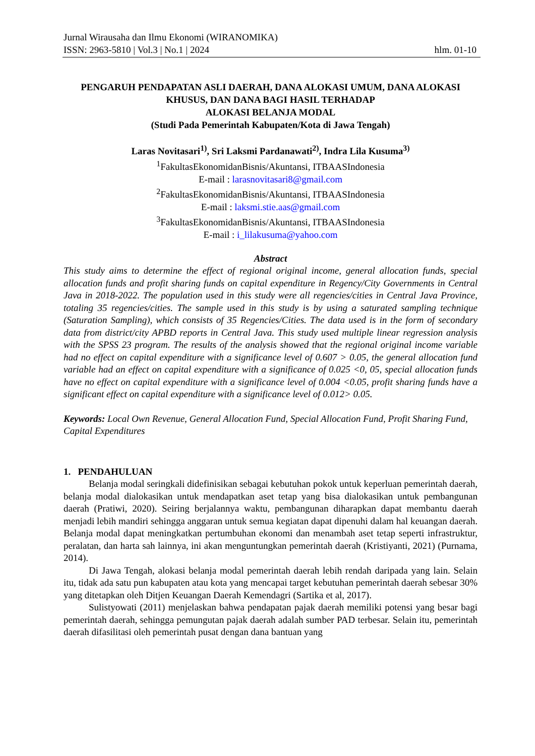Jurnal Wirausaha dan Ilmu Ekonomi (WIRANOMIKA)
ISSN: 2963-5810 | Vol.3 | No.1 | 2024 hlm. 01-10
PENGARUH PENDAPATAN ASLI DAERAH, DANA ALOKASI UMUM, DANA ALOKASI KHUSUS, DAN DANA BAGI HASIL TERHADAP
ALOKASI BELANJA MODAL
(Studi Pada Pemerintah Kabupaten/Kota di Jawa Tengah)
Laras Novitasari<sup>1)</sup>, Sri Laksmi Pardanawati<sup>2)</sup>, Indra Lila Kusuma<sup>3)</sup>
<sup>1</sup> FakultasEkonomidanBisnis/Akuntansi, ITBAASIndonesia
E-mail : larasnovitasari8@gmail.com
<sup>2</sup> FakultasEkonomidanBisnis/Akuntansi, ITBAASIndonesia
E-mail : laksmi.stie.aas@gmail.com
<sup>3</sup> FakultasEkonomidanBisnis/Akuntansi, ITBAASIndonesia
E-mail : i_lilakusuma@yahoo.com
Abstract
This study aims to determine the effect of regional original income, general allocation funds, special allocation funds and profit sharing funds on capital expenditure in Regency/City Governments in Central Java in 2018-2022. The population used in this study were all regencies/cities in Central Java Province, totaling 35 regencies/cities. The sample used in this study is by using a saturated sampling technique (Saturation Sampling), which consists of 35 Regencies/Cities. The data used is in the form of secondary data from district/city APBD reports in Central Java. This study used multiple linear regression analysis with the SPSS 23 program. The results of the analysis showed that the regional original income variable had no effect on capital expenditure with a significance level of 0.607 > 0.05, the general allocation fund variable had an effect on capital expenditure with a significance of 0.025 <0, 05, special allocation funds have no effect on capital expenditure with a significance level of 0.004 <0.05, profit sharing funds have a significant effect on capital expenditure with a significance level of 0.012> 0.05.
Keywords: Local Own Revenue, General Allocation Fund, Special Allocation Fund, Profit Sharing Fund, Capital Expenditures
1. PENDAHULUAN
Belanja modal seringkali didefinisikan sebagai kebutuhan pokok untuk keperluan pemerintah daerah, belanja modal dialokasikan untuk mendapatkan aset tetap yang bisa dialokasikan untuk pembangunan daerah (Pratiwi, 2020). Seiring berjalannya waktu, pembangunan diharapkan dapat membantu daerah menjadi lebih mandiri sehingga anggaran untuk semua kegiatan dapat dipenuhi dalam hal keuangan daerah. Belanja modal dapat meningkatkan pertumbuhan ekonomi dan menambah aset tetap seperti infrastruktur, peralatan, dan harta sah lainnya, ini akan menguntungkan pemerintah daerah (Kristiyanti, 2021) (Purnama, 2014).
Di Jawa Tengah, alokasi belanja modal pemerintah daerah lebih rendah daripada yang lain. Selain itu, tidak ada satu pun kabupaten atau kota yang mencapai target kebutuhan pemerintah daerah sebesar 30% yang ditetapkan oleh Ditjen Keuangan Daerah Kemendagri (Sartika et al, 2017).
Sulistyowati (2011) menjelaskan bahwa pendapatan pajak daerah memiliki potensi yang besar bagi pemerintah daerah, sehingga pemungutan pajak daerah adalah sumber PAD terbesar. Selain itu, pemerintah daerah difasilitasi oleh pemerintah pusat dengan dana bantuan yang